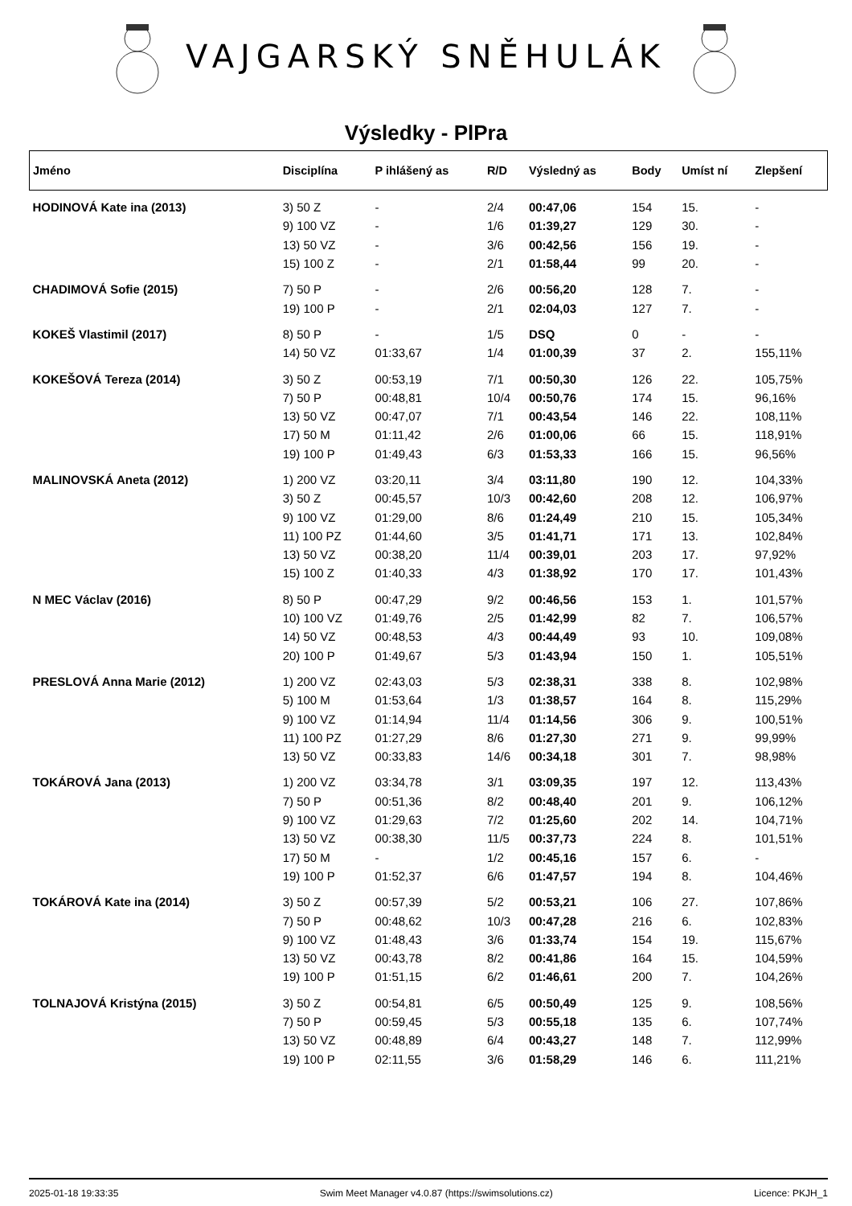VAJGARSKÝ SNĚHULÁK
Výsledky - PlPra
| Jméno | Disciplína | P ihlášený as | R/D | Výsledný as | Body | Umíst ní | Zlepšení |
| --- | --- | --- | --- | --- | --- | --- | --- |
| HODINOVÁ Kate ina (2013) | 3) 50 Z | - | 2/4 | 00:47,06 | 154 | 15. | - |
| | 9) 100 VZ | - | 1/6 | 01:39,27 | 129 | 30. | - |
| | 13) 50 VZ | - | 3/6 | 00:42,56 | 156 | 19. | - |
| | 15) 100 Z | - | 2/1 | 01:58,44 | 99 | 20. | - |
| CHADIMOVÁ Sofie (2015) | 7) 50 P | - | 2/6 | 00:56,20 | 128 | 7. | - |
| | 19) 100 P | - | 2/1 | 02:04,03 | 127 | 7. | - |
| KOKEŠ Vlastimil (2017) | 8) 50 P | - | 1/5 | DSQ | 0 | - | - |
| | 14) 50 VZ | 01:33,67 | 1/4 | 01:00,39 | 37 | 2. | 155,11% |
| KOKEŠOVÁ Tereza (2014) | 3) 50 Z | 00:53,19 | 7/1 | 00:50,30 | 126 | 22. | 105,75% |
| | 7) 50 P | 00:48,81 | 10/4 | 00:50,76 | 174 | 15. | 96,16% |
| | 13) 50 VZ | 00:47,07 | 7/1 | 00:43,54 | 146 | 22. | 108,11% |
| | 17) 50 M | 01:11,42 | 2/6 | 01:00,06 | 66 | 15. | 118,91% |
| | 19) 100 P | 01:49,43 | 6/3 | 01:53,33 | 166 | 15. | 96,56% |
| MALINOVSKÁ Aneta (2012) | 1) 200 VZ | 03:20,11 | 3/4 | 03:11,80 | 190 | 12. | 104,33% |
| | 3) 50 Z | 00:45,57 | 10/3 | 00:42,60 | 208 | 12. | 106,97% |
| | 9) 100 VZ | 01:29,00 | 8/6 | 01:24,49 | 210 | 15. | 105,34% |
| | 11) 100 PZ | 01:44,60 | 3/5 | 01:41,71 | 171 | 13. | 102,84% |
| | 13) 50 VZ | 00:38,20 | 11/4 | 00:39,01 | 203 | 17. | 97,92% |
| | 15) 100 Z | 01:40,33 | 4/3 | 01:38,92 | 170 | 17. | 101,43% |
| N MEC Václav (2016) | 8) 50 P | 00:47,29 | 9/2 | 00:46,56 | 153 | 1. | 101,57% |
| | 10) 100 VZ | 01:49,76 | 2/5 | 01:42,99 | 82 | 7. | 106,57% |
| | 14) 50 VZ | 00:48,53 | 4/3 | 00:44,49 | 93 | 10. | 109,08% |
| | 20) 100 P | 01:49,67 | 5/3 | 01:43,94 | 150 | 1. | 105,51% |
| PRESLOVÁ Anna Marie (2012) | 1) 200 VZ | 02:43,03 | 5/3 | 02:38,31 | 338 | 8. | 102,98% |
| | 5) 100 M | 01:53,64 | 1/3 | 01:38,57 | 164 | 8. | 115,29% |
| | 9) 100 VZ | 01:14,94 | 11/4 | 01:14,56 | 306 | 9. | 100,51% |
| | 11) 100 PZ | 01:27,29 | 8/6 | 01:27,30 | 271 | 9. | 99,99% |
| | 13) 50 VZ | 00:33,83 | 14/6 | 00:34,18 | 301 | 7. | 98,98% |
| TOKÁROVÁ Jana (2013) | 1) 200 VZ | 03:34,78 | 3/1 | 03:09,35 | 197 | 12. | 113,43% |
| | 7) 50 P | 00:51,36 | 8/2 | 00:48,40 | 201 | 9. | 106,12% |
| | 9) 100 VZ | 01:29,63 | 7/2 | 01:25,60 | 202 | 14. | 104,71% |
| | 13) 50 VZ | 00:38,30 | 11/5 | 00:37,73 | 224 | 8. | 101,51% |
| | 17) 50 M | - | 1/2 | 00:45,16 | 157 | 6. | - |
| | 19) 100 P | 01:52,37 | 6/6 | 01:47,57 | 194 | 8. | 104,46% |
| TOKÁROVÁ Kate ina (2014) | 3) 50 Z | 00:57,39 | 5/2 | 00:53,21 | 106 | 27. | 107,86% |
| | 7) 50 P | 00:48,62 | 10/3 | 00:47,28 | 216 | 6. | 102,83% |
| | 9) 100 VZ | 01:48,43 | 3/6 | 01:33,74 | 154 | 19. | 115,67% |
| | 13) 50 VZ | 00:43,78 | 8/2 | 00:41,86 | 164 | 15. | 104,59% |
| | 19) 100 P | 01:51,15 | 6/2 | 01:46,61 | 200 | 7. | 104,26% |
| TOLNAJOVÁ Kristýna (2015) | 3) 50 Z | 00:54,81 | 6/5 | 00:50,49 | 125 | 9. | 108,56% |
| | 7) 50 P | 00:59,45 | 5/3 | 00:55,18 | 135 | 6. | 107,74% |
| | 13) 50 VZ | 00:48,89 | 6/4 | 00:43,27 | 148 | 7. | 112,99% |
| | 19) 100 P | 02:11,55 | 3/6 | 01:58,29 | 146 | 6. | 111,21% |
2025-01-18 19:33:35 Swim Meet Manager v4.0.87 (https://swimsolutions.cz) Licence: PKJH_1